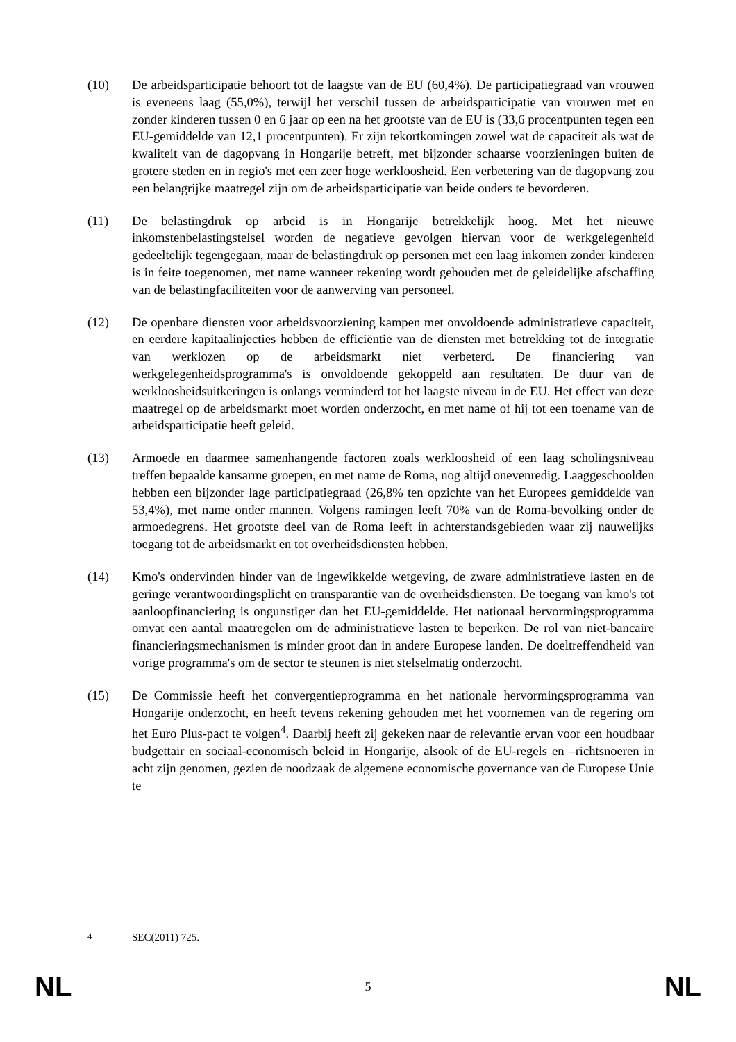(10) De arbeidsparticipatie behoort tot de laagste van de EU (60,4%). De participatiegraad van vrouwen is eveneens laag (55,0%), terwijl het verschil tussen de arbeidsparticipatie van vrouwen met en zonder kinderen tussen 0 en 6 jaar op een na het grootste van de EU is (33,6 procentpunten tegen een EU-gemiddelde van 12,1 procentpunten). Er zijn tekortkomingen zowel wat de capaciteit als wat de kwaliteit van de dagopvang in Hongarije betreft, met bijzonder schaarse voorzieningen buiten de grotere steden en in regio's met een zeer hoge werkloosheid. Een verbetering van de dagopvang zou een belangrijke maatregel zijn om de arbeidsparticipatie van beide ouders te bevorderen.
(11) De belastingdruk op arbeid is in Hongarije betrekkelijk hoog. Met het nieuwe inkomstenbelastingstelsel worden de negatieve gevolgen hiervan voor de werkgelegenheid gedeeltelijk tegengegaan, maar de belastingdruk op personen met een laag inkomen zonder kinderen is in feite toegenomen, met name wanneer rekening wordt gehouden met de geleidelijke afschaffing van de belastingfaciliteiten voor de aanwerving van personeel.
(12) De openbare diensten voor arbeidsvoorziening kampen met onvoldoende administratieve capaciteit, en eerdere kapitaalinjecties hebben de efficiëntie van de diensten met betrekking tot de integratie van werklozen op de arbeidsmarkt niet verbeterd. De financiering van werkgelegenheidsprogramma's is onvoldoende gekoppeld aan resultaten. De duur van de werkloosheidsuitkeringen is onlangs verminderd tot het laagste niveau in de EU. Het effect van deze maatregel op de arbeidsmarkt moet worden onderzocht, en met name of hij tot een toename van de arbeidsparticipatie heeft geleid.
(13) Armoede en daarmee samenhangende factoren zoals werkloosheid of een laag scholingsniveau treffen bepaalde kansarme groepen, en met name de Roma, nog altijd onevenredig. Laaggeschoolden hebben een bijzonder lage participatiegraad (26,8% ten opzichte van het Europees gemiddelde van 53,4%), met name onder mannen. Volgens ramingen leeft 70% van de Roma-bevolking onder de armoedegrens. Het grootste deel van de Roma leeft in achterstandsgebieden waar zij nauwelijks toegang tot de arbeidsmarkt en tot overheidsdiensten hebben.
(14) Kmo's ondervinden hinder van de ingewikkelde wetgeving, de zware administratieve lasten en de geringe verantwoordingsplicht en transparantie van de overheidsdiensten. De toegang van kmo's tot aanloopfinanciering is ongunstiger dan het EU-gemiddelde. Het nationaal hervormingsprogramma omvat een aantal maatregelen om de administratieve lasten te beperken. De rol van niet-bancaire financieringsmechanismen is minder groot dan in andere Europese landen. De doeltreffendheid van vorige programma's om de sector te steunen is niet stelselmatig onderzocht.
(15) De Commissie heeft het convergentieprogramma en het nationale hervormingsprogramma van Hongarije onderzocht, en heeft tevens rekening gehouden met het voornemen van de regering om het Euro Plus-pact te volgen<sup>4</sup>. Daarbij heeft zij gekeken naar de relevantie ervan voor een houdbaar budgettair en sociaal-economisch beleid in Hongarije, alsook of de EU-regels en –richtsnoeren in acht zijn genomen, gezien de noodzaak de algemene economische governance van de Europese Unie te
<sup>4</sup> SEC(2011) 725.
NL 5 NL